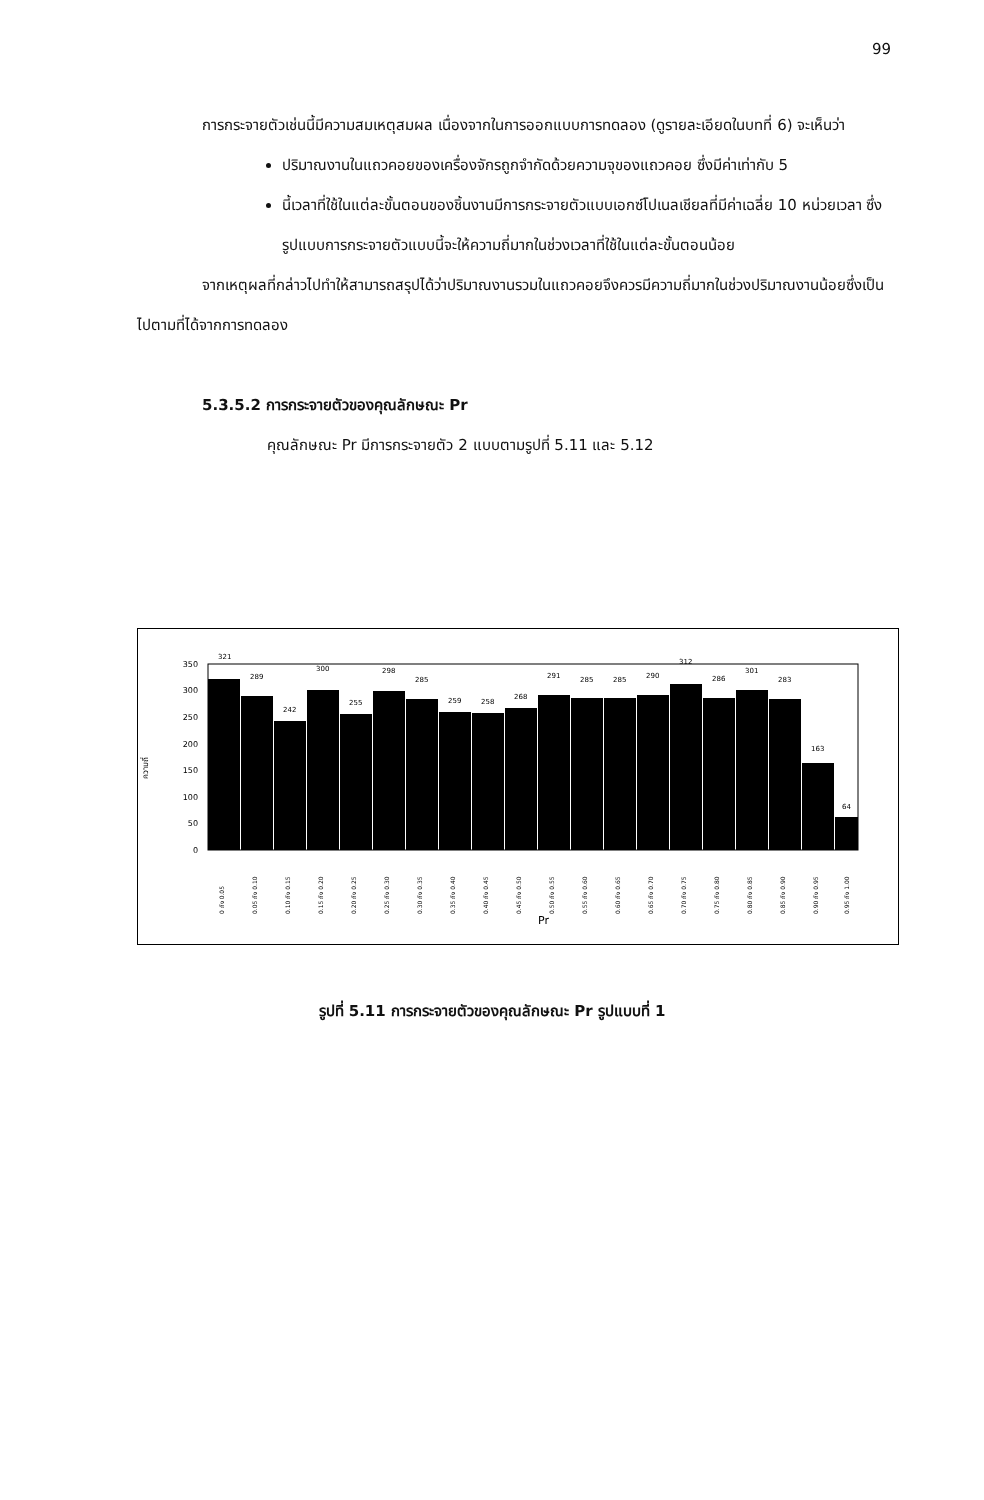99
การกระจายตัวเช่นนี้มีความสมเหตุสมผล เนื่องจากในการออกแบบการทดลอง (ดูรายละเอียดในบทที่ 6) จะเห็นว่า
ปริมาณงานในแถวคอยของเครื่องจักรถูกจำกัดด้วยความจุของแถวคอย ซึ่งมีค่าเท่ากับ 5
นี้เวลาที่ใช้ในแต่ละขั้นตอนของชิ้นงานมีการกระจายตัวแบบเอกซ์โปเนลเชียลที่มีค่าเฉลี่ย 10 หน่วยเวลา ซึ่งรูปแบบการกระจายตัวแบบนี้จะให้ความถี่มากในช่วงเวลาที่ใช้ในแต่ละขั้นตอนน้อย
จากเหตุผลที่กล่าวไปทำให้สามารถสรุปได้ว่าปริมาณงานรวมในแถวคอยจึงควรมีความถี่มากในช่วงปริมาณงานน้อยซึ่งเป็นไปตามที่ได้จากการทดลอง
5.3.5.2 การกระจายตัวของคุณลักษณะ Pr
คุณลักษณะ Pr มีการกระจายตัว 2 แบบตามรูปที่ 5.11 และ 5.12
ความถี่
350
300
250
200
150
100
50
0
321
289
242
300
255
298
285
259
258
268
291
285
285
290
312
286
301
283
163
64
0 ถึง 0.05
0.05 ถึง 0.10
0.10 ถึง 0.15
0.15 ถึง 0.20
0.20 ถึง 0.25
0.25 ถึง 0.30
0.30 ถึง 0.35
0.35 ถึง 0.40
0.40 ถึง 0.45
0.45 ถึง 0.50
0.50 ถึง 0.55
0.55 ถึง 0.60
0.60 ถึง 0.65
0.65 ถึง 0.70
0.70 ถึง 0.75
0.75 ถึง 0.80
0.80 ถึง 0.85
0.85 ถึง 0.90
0.90 ถึง 0.95
0.95 ถึง 1.00
Pr
รูปที่ 5.11 การกระจายตัวของคุณลักษณะ Pr รูปแบบที่ 1